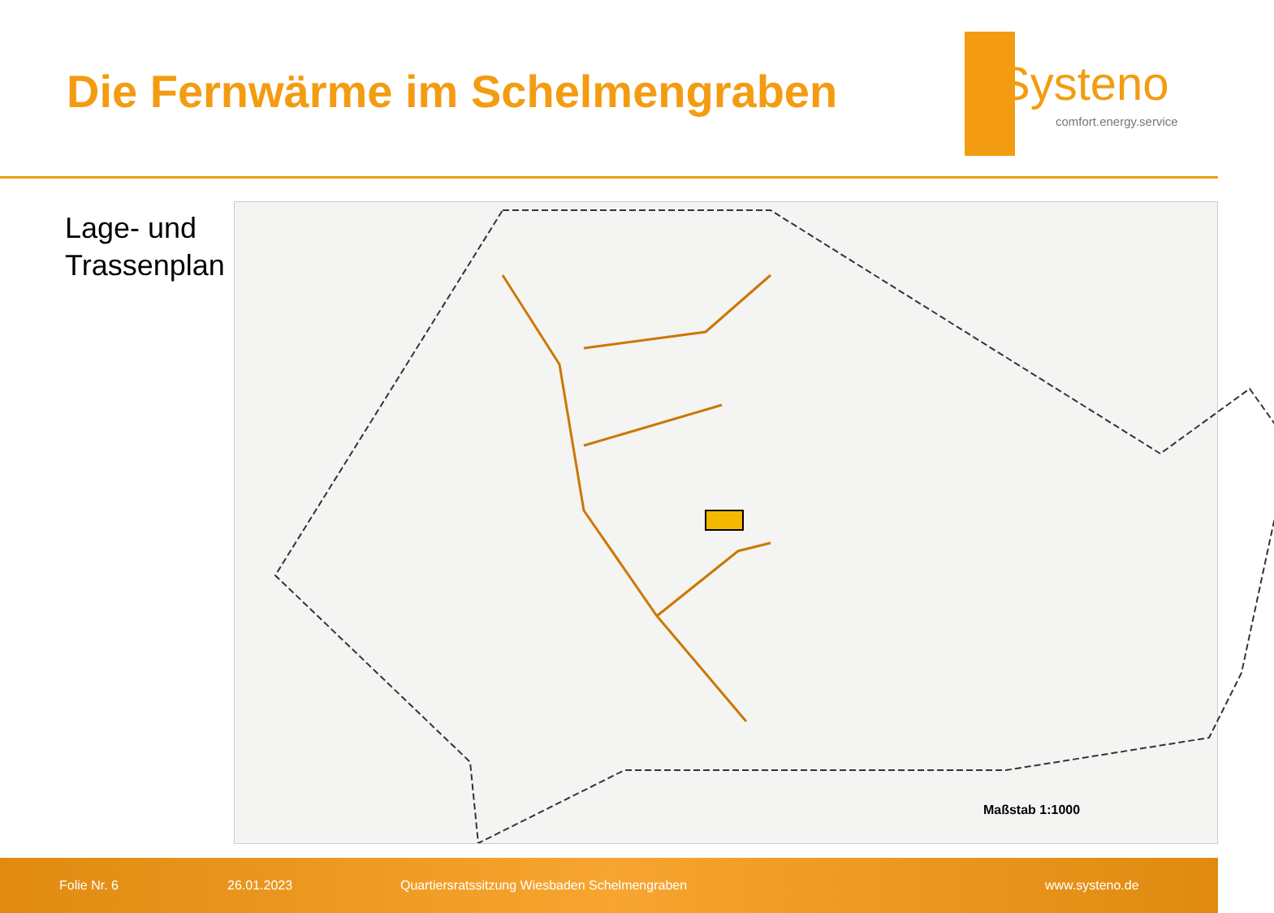Die Fernwärme im Schelmengraben
Systeno
comfort.energy.service
Lage- und
Trassenplan
Maßstab 1:1000
Folie Nr. 6 26.01.2023 Quartiersratssitzung Wiesbaden Schelmengraben www.systeno.de